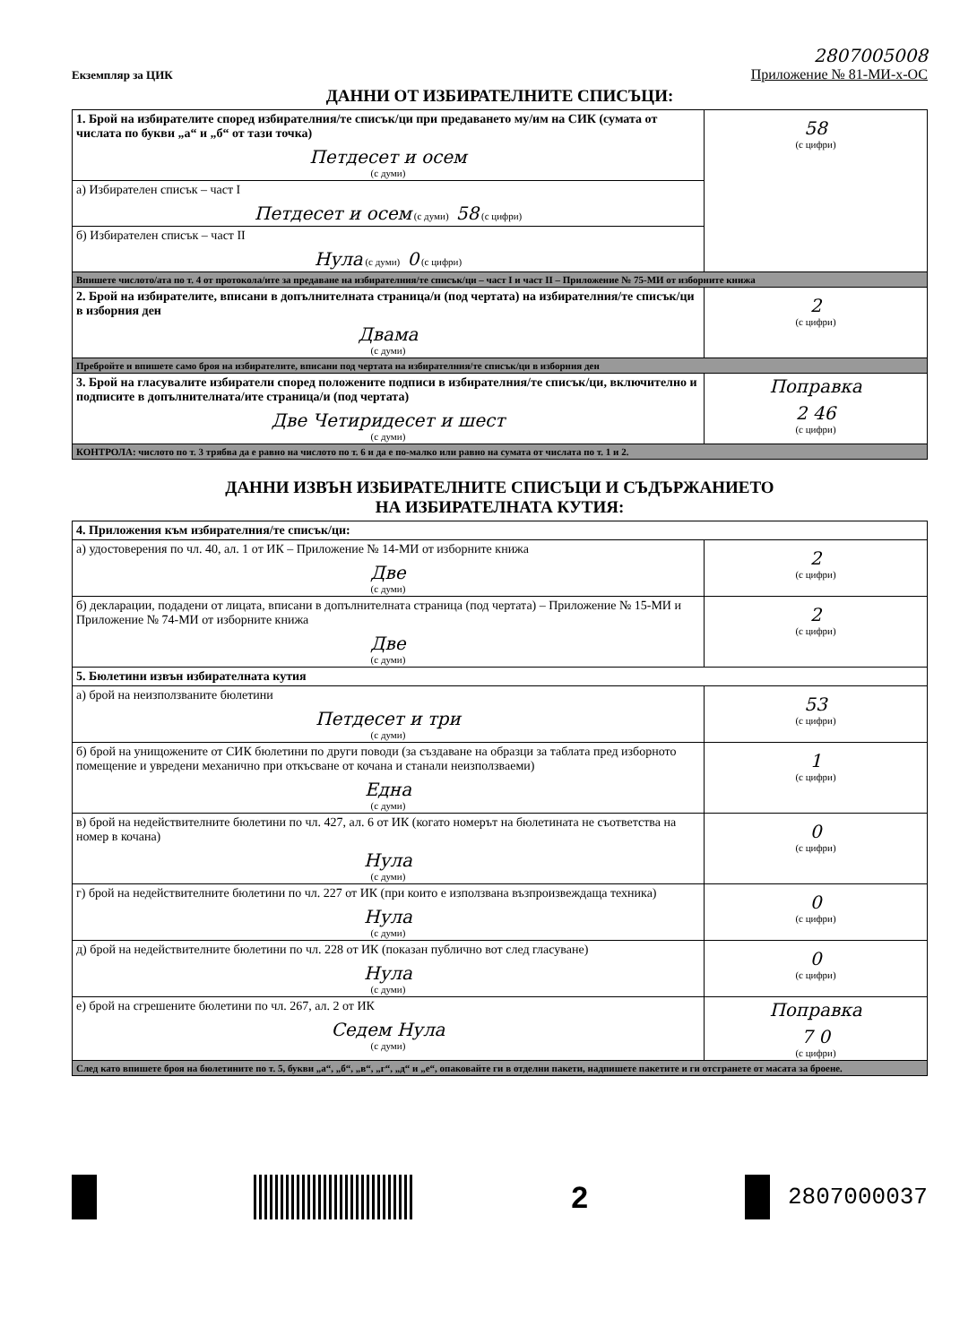2807005008
Екземпляр за ЦИК Приложение № 81-МИ-х-ОС
ДАННИ ОТ ИЗБИРАТЕЛНИТЕ СПИСЪЦИ:
| 1. Брой на избирателите според избирателния/те списък/ци при предаването му/им на СИК (сумата от числата по букви „а“ и „б“ от тази точка) Петдесет и осем (с думи) | 58 (с цифри) |
| а) Избирателен списък – част I Петдесет и осем (с думи) 58 (с цифри) | |
| б) Избирателен списък – част II Нула (с думи) 0 (с цифри) | |
| Впишете числото/ата по т. 4 от протокола/ите за предаване на избирателния/те списък/ци – част I и част II – Приложение № 75-МИ от изборните книжа | |
| 2. Брой на избирателите, вписани в допълнителната страница/и (под чертата) на избирателния/те списък/ци в изборния ден Двама (с думи) | 2 (с цифри) |
| Пребройте и впишете само броя на избирателите, вписани под чертата на избирателния/те списък/ци в изборния ден | |
| 3. Брой на гласувалите избиратели според положените подписи в избирателния/те списък/ци, включително и подписите в допълнителната/ите страница/и (под чертата) Две Четиридесет и шест (с думи) | Поправка 2 46 (с цифри) |
| КОНТРОЛА: числото по т. 3 трябва да е равно на числото по т. 6 и да е по-малко или равно на сумата от числата по т. 1 и 2. | |
ДАННИ ИЗВЪН ИЗБИРАТЕЛНИТЕ СПИСЪЦИ И СЪДЪРЖАНИЕТО
НА ИЗБИРАТЕЛНАТА КУТИЯ:
| 4. Приложения към избирателния/те списък/ци: | |
| а) удостоверения по чл. 40, ал. 1 от ИК – Приложение № 14-МИ от изборните книжа Две (с думи) | 2 (с цифри) |
| б) декларации, подадени от лицата, вписани в допълнителната страница (под чертата) – Приложение № 15-МИ и Приложение № 74-МИ от изборните книжа Две (с думи) | 2 (с цифри) |
| 5. Бюлетини извън избирателната кутия | |
| а) брой на неизползваните бюлетини Петдесет и три (с думи) | 53 (с цифри) |
| б) брой на унищожените от СИК бюлетини по други поводи (за създаване на образци за таблата пред изборното помещение и увредени механично при откъсване от кочана и станали неизползваеми) Една (с думи) | 1 (с цифри) |
| в) брой на недействителните бюлетини по чл. 427, ал. 6 от ИК (когато номерът на бюлетината не съответства на номер в кочана) Нула (с думи) | 0 (с цифри) |
| г) брой на недействителните бюлетини по чл. 227 от ИК (при които е използвана възпроизвеждаща техника) Нула (с думи) | 0 (с цифри) |
| д) брой на недействителните бюлетини по чл. 228 от ИК (показан публично вот след гласуване) Нула (с думи) | 0 (с цифри) |
| е) брой на сгрешените бюлетини по чл. 267, ал. 2 от ИК Седем Нула (с думи) | Поправка 7 0 (с цифри) |
| След като впишете броя на бюлетините по т. 5, букви „а“, „б“, „в“, „г“, „д“ и „е“, опаковайте ги в отделни пакети, надпишете пакетите и ги отстранете от масата за броене. | |
2
2807000037